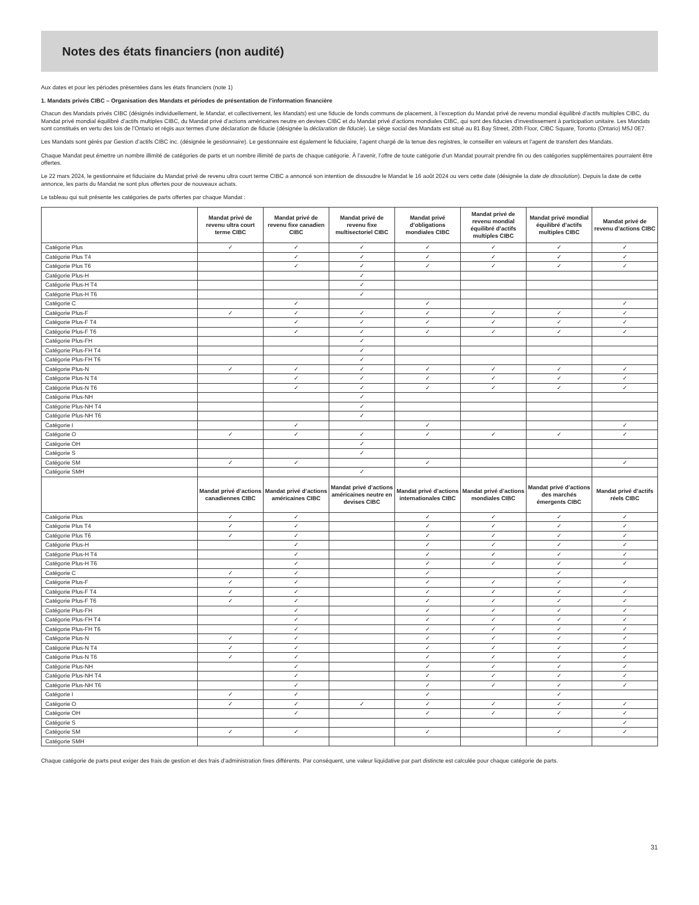Notes des états financiers (non audité)
Aux dates et pour les périodes présentées dans les états financiers (note 1)
1. Mandats privés CIBC – Organisation des Mandats et périodes de présentation de l’information financière
Chacun des Mandats privés CIBC (désignés individuellement, le Mandat, et collectivement, les Mandats) est une fiducie de fonds communs de placement, à l’exception du Mandat privé de revenu mondial équilibré d’actifs multiples CIBC, du Mandat privé mondial équilibré d’actifs multiples CIBC, du Mandat privé d’actions américaines neutre en devises CIBC et du Mandat privé d’actions mondiales CIBC, qui sont des fiducies d’investissement à participation unitaire. Les Mandats sont constitués en vertu des lois de l’Ontario et régis aux termes d’une déclaration de fiducie (désignée la déclaration de fiducie). Le siège social des Mandats est situé au 81 Bay Street, 20th Floor, CIBC Square, Toronto (Ontario) M5J 0E7.
Les Mandats sont gérés par Gestion d’actifs CIBC inc. (désignée le gestionnaire). Le gestionnaire est également le fiduciaire, l’agent chargé de la tenue des registres, le conseiller en valeurs et l’agent de transfert des Mandats.
Chaque Mandat peut émettre un nombre illimité de catégories de parts et un nombre illimité de parts de chaque catégorie. À l’avenir, l’offre de toute catégorie d’un Mandat pourrait prendre fin ou des catégories supplémentaires pourraient être offertes.
Le 22 mars 2024, le gestionnaire et fiduciaire du Mandat privé de revenu ultra court terme CIBC a annoncé son intention de dissoudre le Mandat le 16 août 2024 ou vers cette date (désignée la date de dissolution). Depuis la date de cette annonce, les parts du Mandat ne sont plus offertes pour de nouveaux achats.
Le tableau qui suit présente les catégories de parts offertes par chaque Mandat :
| | Mandat privé de revenu ultra court terme CIBC | Mandat privé de revenu fixe canadien CIBC | Mandat privé de revenu fixe multisectoriel CIBC | Mandat privé d’obligations mondiales CIBC | Mandat privé de revenu mondial équilibré d’actifs multiples CIBC | Mandat privé mondial équilibré d’actifs multiples CIBC | Mandat privé de revenu d’actions CIBC |
| --- | --- | --- | --- | --- | --- | --- | --- |
| Catégorie Plus | ✓ | ✓ | ✓ | ✓ | ✓ | ✓ | ✓ |
| Catégorie Plus T4 | | ✓ | ✓ | ✓ | ✓ | ✓ | ✓ |
| Catégorie Plus T6 | | ✓ | ✓ | ✓ | ✓ | ✓ | ✓ |
| Catégorie Plus-H | | | ✓ | | | | |
| Catégorie Plus-H T4 | | | ✓ | | | | |
| Catégorie Plus-H T6 | | | ✓ | | | | |
| Catégorie C | | ✓ | | ✓ | | | ✓ |
| Catégorie Plus-F | ✓ | ✓ | ✓ | ✓ | ✓ | ✓ | ✓ |
| Catégorie Plus-F T4 | | ✓ | ✓ | ✓ | ✓ | ✓ | ✓ |
| Catégorie Plus-F T6 | | ✓ | ✓ | ✓ | ✓ | ✓ | ✓ |
| Catégorie Plus-FH | | | ✓ | | | | |
| Catégorie Plus-FH T4 | | | ✓ | | | | |
| Catégorie Plus-FH T6 | | | ✓ | | | | |
| Catégorie Plus-N | ✓ | ✓ | ✓ | ✓ | ✓ | ✓ | ✓ |
| Catégorie Plus-N T4 | | ✓ | ✓ | ✓ | ✓ | ✓ | ✓ |
| Catégorie Plus-N T6 | | ✓ | ✓ | ✓ | ✓ | ✓ | ✓ |
| Catégorie Plus-NH | | | ✓ | | | | |
| Catégorie Plus-NH T4 | | | ✓ | | | | |
| Catégorie Plus-NH T6 | | | ✓ | | | | |
| Catégorie I | | ✓ | | ✓ | | | ✓ |
| Catégorie O | ✓ | ✓ | ✓ | ✓ | ✓ | ✓ | ✓ |
| Catégorie OH | | | ✓ | | | | |
| Catégorie S | | | ✓ | | | | |
| Catégorie SM | ✓ | ✓ | | ✓ | | | ✓ |
| Catégorie SMH | | | ✓ | | | | |
| | Mandat privé d’actions canadiennes CIBC | Mandat privé d’actions américaines CIBC | Mandat privé d’actions américaines neutre en devises CIBC | Mandat privé d’actions internationales CIBC | Mandat privé d’actions mondiales CIBC | Mandat privé d’actions des marchés émergents CIBC | Mandat privé d’actifs réels CIBC |
| Catégorie Plus | ✓ | ✓ | | ✓ | ✓ | ✓ | ✓ |
| Catégorie Plus T4 | ✓ | ✓ | | ✓ | ✓ | ✓ | ✓ |
| Catégorie Plus T6 | ✓ | ✓ | | ✓ | ✓ | ✓ | ✓ |
| Catégorie Plus-H | | ✓ | | ✓ | ✓ | ✓ | ✓ |
| Catégorie Plus-H T4 | | ✓ | | ✓ | ✓ | ✓ | ✓ |
| Catégorie Plus-H T6 | | ✓ | | ✓ | ✓ | ✓ | ✓ |
| Catégorie C | ✓ | ✓ | | ✓ | | ✓ | |
| Catégorie Plus-F | ✓ | ✓ | | ✓ | ✓ | ✓ | ✓ |
| Catégorie Plus-F T4 | ✓ | ✓ | | ✓ | ✓ | ✓ | ✓ |
| Catégorie Plus-F T6 | ✓ | ✓ | | ✓ | ✓ | ✓ | ✓ |
| Catégorie Plus-FH | | ✓ | | ✓ | ✓ | ✓ | ✓ |
| Catégorie Plus-FH T4 | | ✓ | | ✓ | ✓ | ✓ | ✓ |
| Catégorie Plus-FH T6 | | ✓ | | ✓ | ✓ | ✓ | ✓ |
| Catégorie Plus-N | ✓ | ✓ | | ✓ | ✓ | ✓ | ✓ |
| Catégorie Plus-N T4 | ✓ | ✓ | | ✓ | ✓ | ✓ | ✓ |
| Catégorie Plus-N T6 | ✓ | ✓ | | ✓ | ✓ | ✓ | ✓ |
| Catégorie Plus-NH | | ✓ | | ✓ | ✓ | ✓ | ✓ |
| Catégorie Plus-NH T4 | | ✓ | | ✓ | ✓ | ✓ | ✓ |
| Catégorie Plus-NH T6 | | ✓ | | ✓ | ✓ | ✓ | ✓ |
| Catégorie I | ✓ | ✓ | | ✓ | | ✓ | |
| Catégorie O | ✓ | ✓ | ✓ | ✓ | ✓ | ✓ | ✓ |
| Catégorie OH | | ✓ | | ✓ | ✓ | ✓ | ✓ |
| Catégorie S | | | | | | | ✓ |
| Catégorie SM | ✓ | ✓ | | ✓ | | ✓ | ✓ |
| Catégorie SMH | | | | | | | |
Chaque catégorie de parts peut exiger des frais de gestion et des frais d’administration fixes différents. Par conséquent, une valeur liquidative par part distincte est calculée pour chaque catégorie de parts.
31